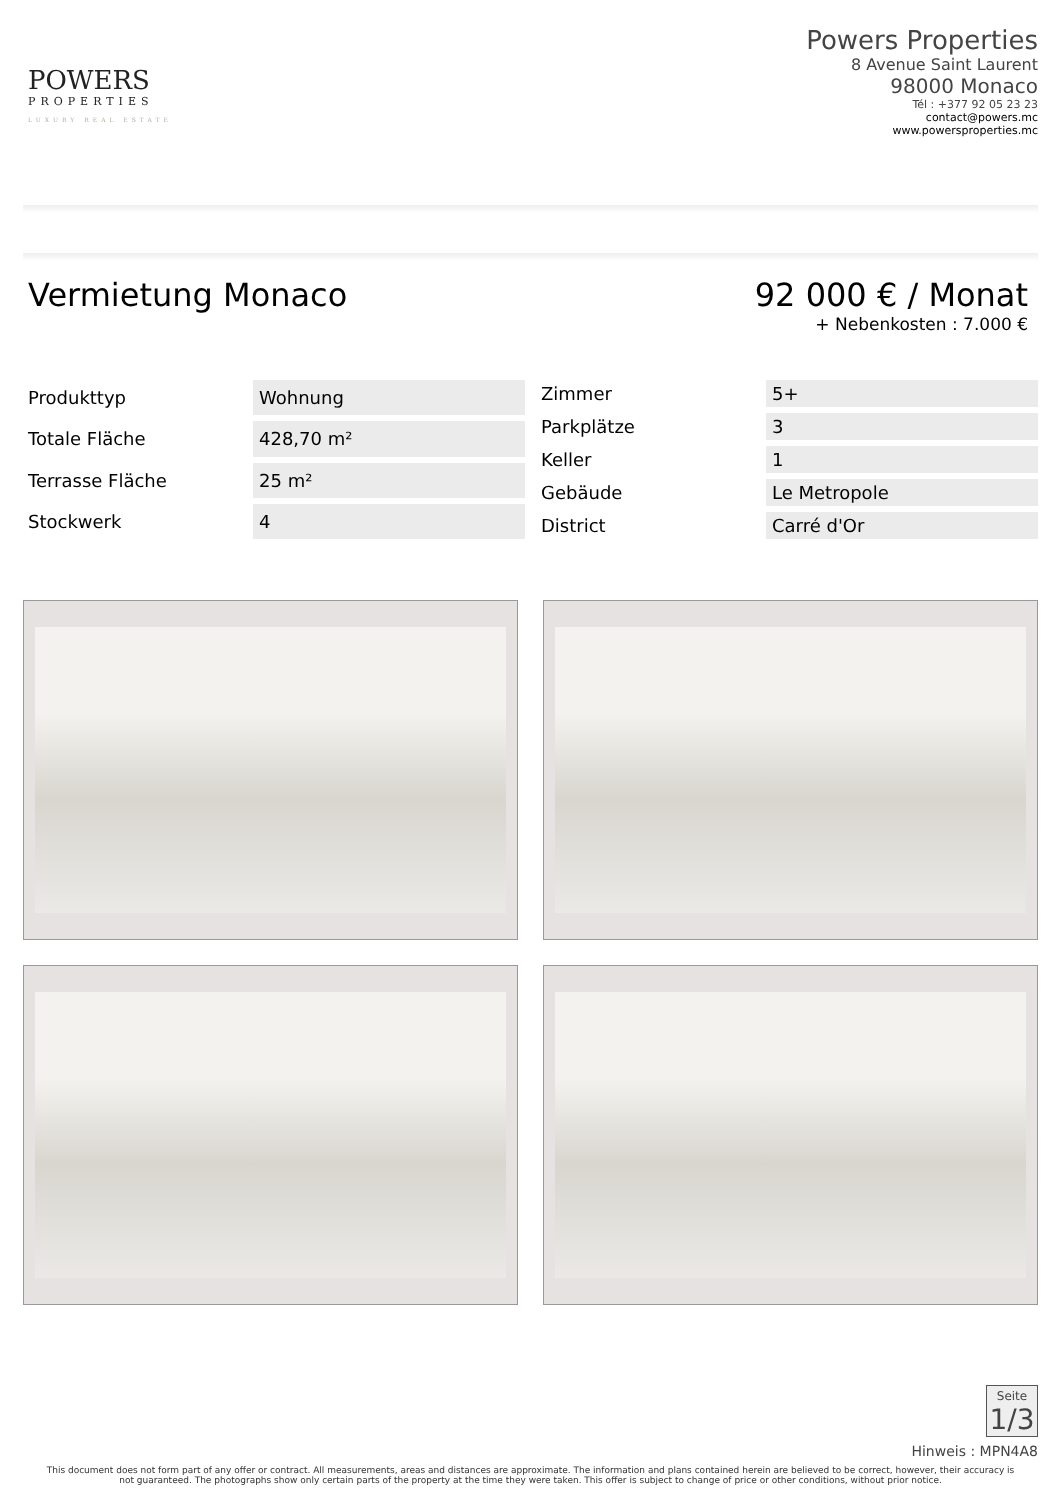POWERS
PROPERTIES
LUXURY REAL ESTATE
Powers Properties
8 Avenue Saint Laurent
98000 Monaco
Tél : +377 92 05 23 23
contact@powers.mc
www.powersproperties.mc
Vermietung Monaco 92 000 € / Monat
+ Nebenkosten : 7.000 €
| Produkttyp | Wohnung |
| Totale Fläche | 428,70 m² |
| Terrasse Fläche | 25 m² |
| Stockwerk | 4 |
| Zimmer | 5+ |
| Parkplätze | 3 |
| Keller | 1 |
| Gebäude | Le Metropole |
| District | Carré d'Or |
Seite
1/3
Hinweis : MPN4A8
This document does not form part of any offer or contract. All measurements, areas and distances are approximate. The information and plans contained herein are believed to be correct, however, their accuracy is not guaranteed. The photographs show only certain parts of the property at the time they were taken. This offer is subject to change of price or other conditions, without prior notice.